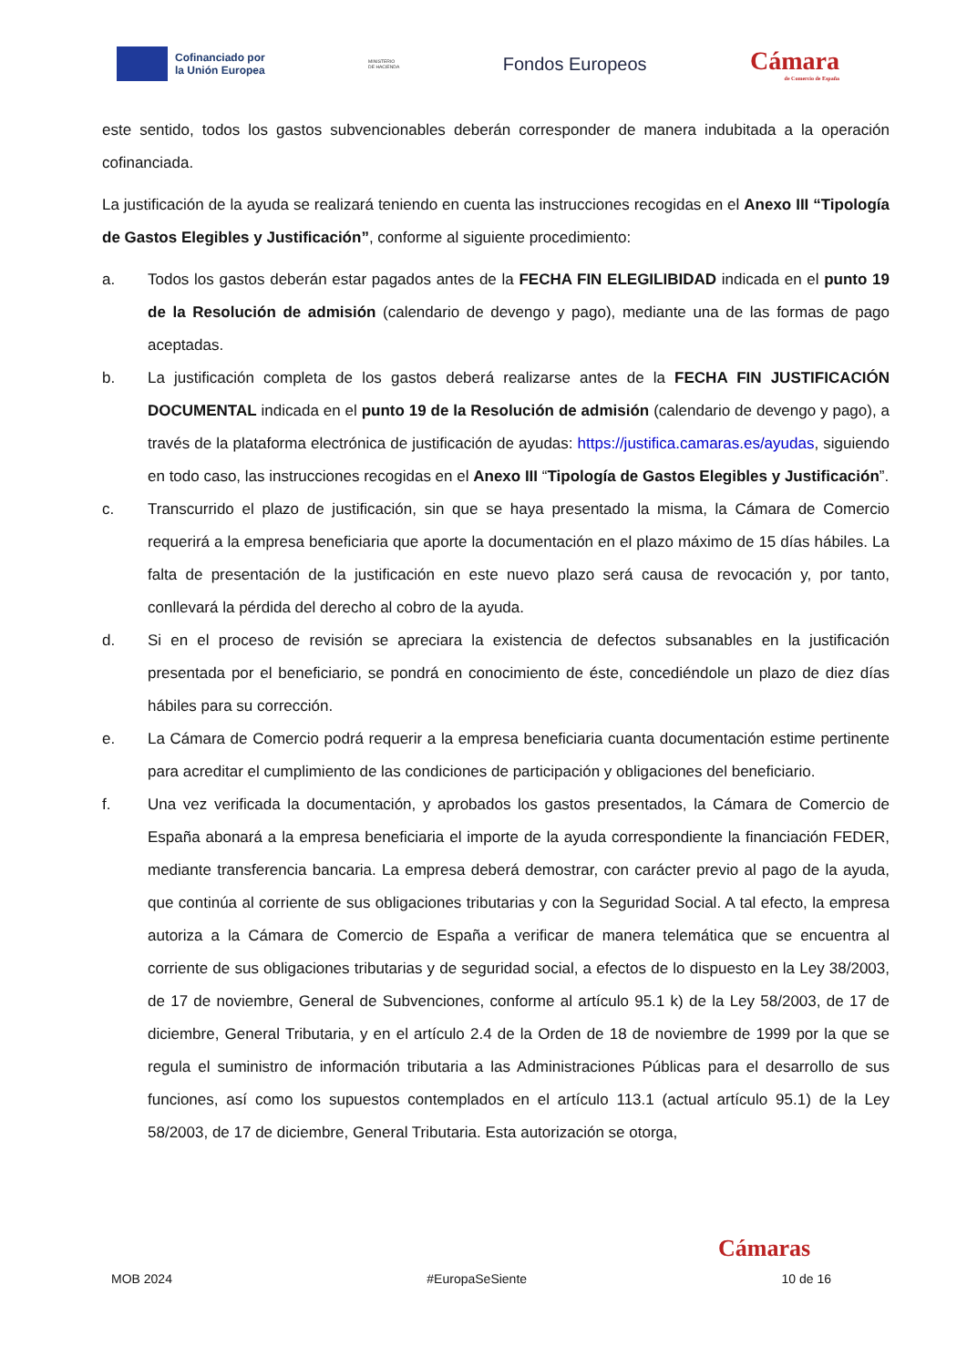Cofinanciado por
la Unión Europea
MINISTERIO
DE HACIENDA
Fondos Europeos
Cámara
de Comercio de España
este sentido, todos los gastos subvencionables deberán corresponder de manera indubitada a la operación cofinanciada.
La justificación de la ayuda se realizará teniendo en cuenta las instrucciones recogidas en el Anexo III “Tipología de Gastos Elegibles y Justificación”, conforme al siguiente procedimiento:
a. Todos los gastos deberán estar pagados antes de la FECHA FIN ELEGILIBIDAD indicada en el punto 19 de la Resolución de admisión (calendario de devengo y pago), mediante una de las formas de pago aceptadas.
b. La justificación completa de los gastos deberá realizarse antes de la FECHA FIN JUSTIFICACIÓN DOCUMENTAL indicada en el punto 19 de la Resolución de admisión (calendario de devengo y pago), a través de la plataforma electrónica de justificación de ayudas: https://justifica.camaras.es/ayudas, siguiendo en todo caso, las instrucciones recogidas en el Anexo III “Tipología de Gastos Elegibles y Justificación”.
c. Transcurrido el plazo de justificación, sin que se haya presentado la misma, la Cámara de Comercio requerirá a la empresa beneficiaria que aporte la documentación en el plazo máximo de 15 días hábiles. La falta de presentación de la justificación en este nuevo plazo será causa de revocación y, por tanto, conllevará la pérdida del derecho al cobro de la ayuda.
d. Si en el proceso de revisión se apreciara la existencia de defectos subsanables en la justificación presentada por el beneficiario, se pondrá en conocimiento de éste, concediéndole un plazo de diez días hábiles para su corrección.
e. La Cámara de Comercio podrá requerir a la empresa beneficiaria cuanta documentación estime pertinente para acreditar el cumplimiento de las condiciones de participación y obligaciones del beneficiario.
f. Una vez verificada la documentación, y aprobados los gastos presentados, la Cámara de Comercio de España abonará a la empresa beneficiaria el importe de la ayuda correspondiente la financiación FEDER, mediante transferencia bancaria. La empresa deberá demostrar, con carácter previo al pago de la ayuda, que continúa al corriente de sus obligaciones tributarias y con la Seguridad Social. A tal efecto, la empresa autoriza a la Cámara de Comercio de España a verificar de manera telemática que se encuentra al corriente de sus obligaciones tributarias y de seguridad social, a efectos de lo dispuesto en la Ley 38/2003, de 17 de noviembre, General de Subvenciones, conforme al artículo 95.1 k) de la Ley 58/2003, de 17 de diciembre, General Tributaria, y en el artículo 2.4 de la Orden de 18 de noviembre de 1999 por la que se regula el suministro de información tributaria a las Administraciones Públicas para el desarrollo de sus funciones, así como los supuestos contemplados en el artículo 113.1 (actual artículo 95.1) de la Ley 58/2003, de 17 de diciembre, General Tributaria. Esta autorización se otorga,
Cámaras
MOB 2024 #EuropaSeSiente 10 de 16